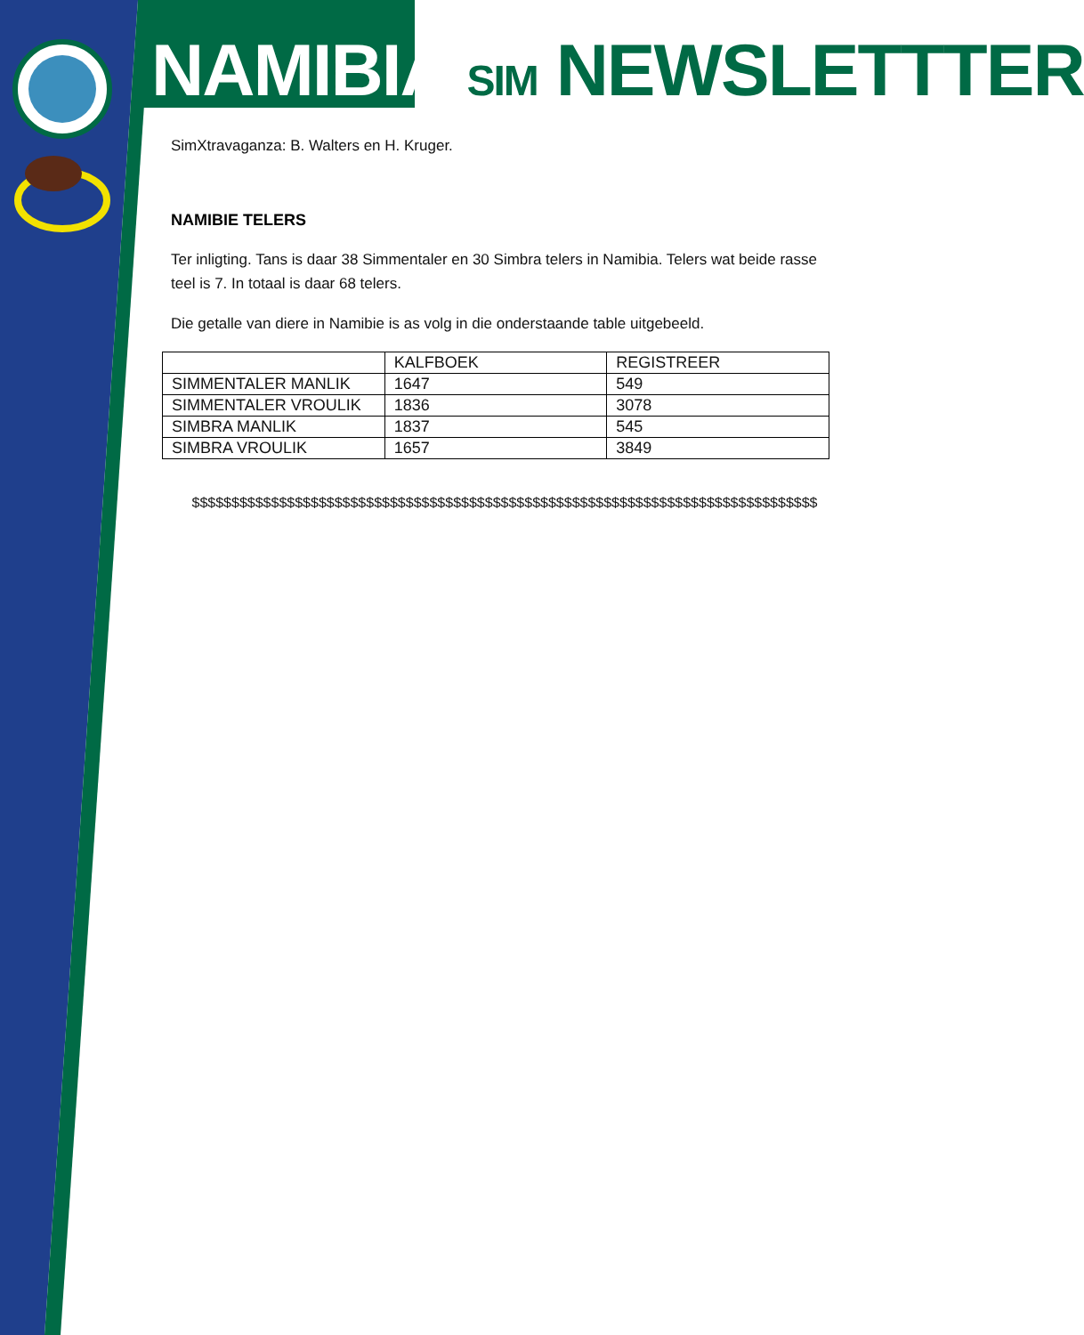NAMIBIA SIM NEWSLETTTER
SimXtravaganza: B. Walters en H. Kruger.
NAMIBIE TELERS
Ter inligting. Tans is daar 38 Simmentaler en 30 Simbra telers in Namibia. Telers wat beide rasse teel is 7. In totaal is daar 68 telers.
Die getalle van diere in Namibie is as volg in die onderstaande table uitgebeeld.
| | KALFBOEK | REGISTREER |
| SIMMENTALER MANLIK | 1647 | 549 |
| SIMMENTALER VROULIK | 1836 | 3078 |
| SIMBRA MANLIK | 1837 | 545 |
| SIMBRA VROULIK | 1657 | 3849 |
$$$$$$$$$$$$$$$$$$$$$$$$$$$$$$$$$$$$$$$$$$$$$$$$$$$$$$$$$$$$$$$$$$$$$$$$$$$$$$$